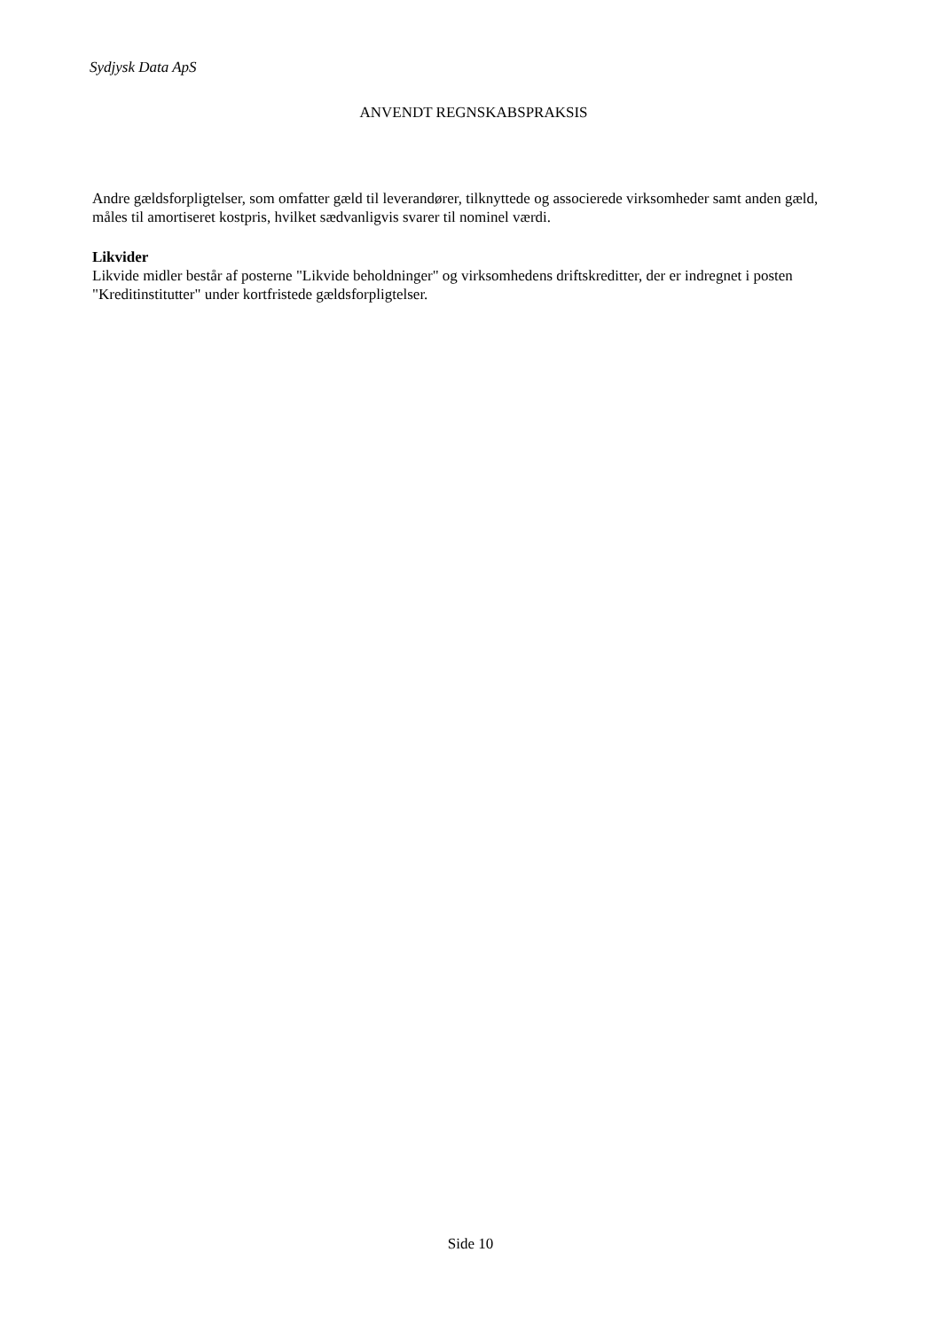Sydjysk Data ApS
ANVENDT REGNSKABSPRAKSIS
Andre gældsforpligtelser, som omfatter gæld til leverandører, tilknyttede og associerede virksomheder samt anden gæld, måles til amortiseret kostpris, hvilket sædvanligvis svarer til nominel værdi.
Likvider
Likvide midler består af posterne "Likvide beholdninger" og virksomhedens driftskreditter, der er indregnet i posten "Kreditinstitutter" under kortfristede gældsforpligtelser.
Side 10